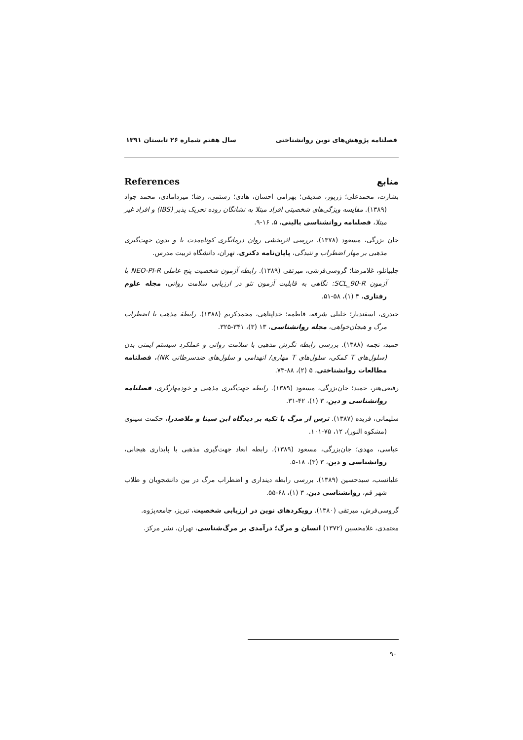فصلنامه پژوهش‌های نوین روانشناختی سال هفتم شماره ۲۶ تابستان ۱۳۹۱
منابع References
بشارت، محمدعلی؛ زرپور، صدیقی؛ بهرامی احسان، هادی؛ رستمی، رضا؛ میردامادی، محمد جواد (۱۳۸۹). مقایسه ویژگی‌های شخصیتی افراد مبتلا به نشانگان روده تحریک پذیر (IBS) و افراد غیر مبتلا، فصلنامه روانشناسی بالینی، ۵، ۱۶-۹.
جان بزرگی، مسعود (۱۳۷۸). بررسی اثربخشی روان درمانگری کوتاه‌مدت با و بدون جهت‌گیری مذهبی بر مهار اضطراب و تنیدگی، پایان‌نامه دکتری، تهران، دانشگاه تربیت مدرس.
چلبیانلو، غلامرضا؛ گروسی‌فرشی، میرتقی (۱۳۸۹). رابطه آزمون شخصیت پنج عاملی NEO-PI-R با آزمون SCL_90-R: نگاهی به قابلیت آزمون نئو در ارزیابی سلامت روانی، مجله علوم رفتاری، ۴ (۱)، ۵۸-۵۱.
حیدری، اسفندیار؛ خلیلی شرفه، فاطمه؛ خداپناهی، محمدکریم (۱۳۸۸). رابطهٔ مذهب با اضطراب مرگ و هیجان‌خواهی، مجله روانشناسی، ۱۳ (۳)، ۳۴۱-۳۲۵.
حمید، نجمه (۱۳۸۸). بررسی رابطه نگرش مذهبی با سلامت روانی و عملکرد سیستم ایمنی بدن (سلول‌های T کمکی، سلول‌های T مهاری/ انهدامی و سلول‌های ضدسرطانی NK)، فصلنامه مطالعات روانشناختی، ۵ (۲)، ۸۸-۷۳.
رفیعی‌هنر، حمید؛ جان‌بزرگی، مسعود (۱۳۸۹). رابطه جهت‌گیری مذهبی و خودمهارگری، فصلنامه روانشناسی و دین، ۳ (۱)، ۴۲-۳۱.
سلیمانی، فریده (۱۳۸۷). ترس از مرگ با تکیه بر دیدگاه ابن سینا و ملاصدرا، حکمت سینوی (مشکوه النور)، ۱۲، ۷۵-۱۰۱.
عباسی، مهدی؛ جان‌بزرگی، مسعود (۱۳۸۹). رابطه ابعاد جهت‌گیری مذهبی با پایداری هیجانی، روانشناسی و دین، ۳ (۳)، ۱۸-۵.
علیانسب، سیدحسین (۱۳۸۹). بررسی رابطه دینداری و اضطراب مرگ در بین دانشجویان و طلاب شهر قم، روانشناسی دین، ۳ (۱)، ۶۸-۵۵.
گروسی‌فرش، میرتقی (۱۳۸۰). رویکردهای نوین در ارزیابی شخصیت، تبریز، جامعه‌پژوه.
معتمدی، غلامحسین (۱۳۷۲) انسان و مرگ؛ درآمدی بر مرگ‌شناسی، تهران، نشر مرکز.
۹۰